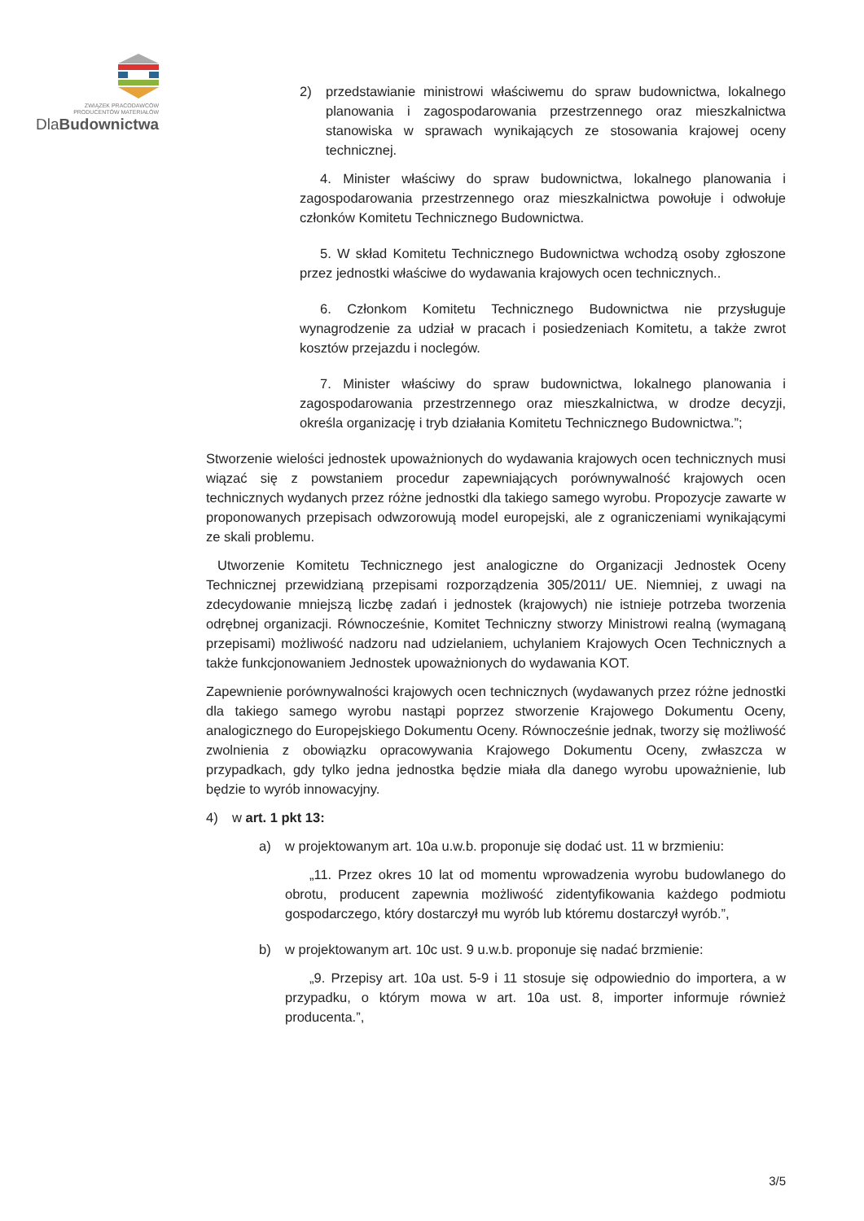ZWIĄZEK PRACODAWCÓW
PRODUCENTÓW MATERIAŁÓW
DlaBudownictwa
2) przedstawianie ministrowi właściwemu do spraw budownictwa, lokalnego planowania i zagospodarowania przestrzennego oraz mieszkalnictwa stanowiska w sprawach wynikających ze stosowania krajowej oceny technicznej.
4. Minister właściwy do spraw budownictwa, lokalnego planowania i zagospodarowania przestrzennego oraz mieszkalnictwa powołuje i odwołuje członków Komitetu Technicznego Budownictwa.
5. W skład Komitetu Technicznego Budownictwa wchodzą osoby zgłoszone przez jednostki właściwe do wydawania krajowych ocen technicznych..
6. Członkom Komitetu Technicznego Budownictwa nie przysługuje wynagrodzenie za udział w pracach i posiedzeniach Komitetu, a także zwrot kosztów przejazdu i noclegów.
7. Minister właściwy do spraw budownictwa, lokalnego planowania i zagospodarowania przestrzennego oraz mieszkalnictwa, w drodze decyzji, określa organizację i tryb działania Komitetu Technicznego Budownictwa.”;
Stworzenie wielości jednostek upoważnionych do wydawania krajowych ocen technicznych musi wiązać się z powstaniem procedur zapewniających porównywalność krajowych ocen technicznych wydanych przez różne jednostki dla takiego samego wyrobu. Propozycje zawarte w proponowanych przepisach odwzorowują model europejski, ale z ograniczeniami wynikającymi ze skali problemu.
Utworzenie Komitetu Technicznego jest analogiczne do Organizacji Jednostek Oceny Technicznej przewidzianą przepisami rozporządzenia 305/2011/ UE. Niemniej, z uwagi na zdecydowanie mniejszą liczbę zadań i jednostek (krajowych) nie istnieje potrzeba tworzenia odrębnej organizacji. Równocześnie, Komitet Techniczny stworzy Ministrowi realną (wymaganą przepisami) możliwość nadzoru nad udzielaniem, uchylaniem Krajowych Ocen Technicznych a także funkcjonowaniem Jednostek upoważnionych do wydawania KOT.
Zapewnienie porównywalności krajowych ocen technicznych (wydawanych przez różne jednostki dla takiego samego wyrobu nastąpi poprzez stworzenie Krajowego Dokumentu Oceny, analogicznego do Europejskiego Dokumentu Oceny. Równocześnie jednak, tworzy się możliwość zwolnienia z obowiązku opracowywania Krajowego Dokumentu Oceny, zwłaszcza w przypadkach, gdy tylko jedna jednostka będzie miała dla danego wyrobu upoważnienie, lub będzie to wyrób innowacyjny.
4) w art. 1 pkt 13:
a) w projektowanym art. 10a u.w.b. proponuje się dodać ust. 11 w brzmieniu:
„11. Przez okres 10 lat od momentu wprowadzenia wyrobu budowlanego do obrotu, producent zapewnia możliwość zidentyfikowania każdego podmiotu gospodarczego, który dostarczył mu wyrób lub któremu dostarczył wyrób.”,
b) w projektowanym art. 10c ust. 9 u.w.b. proponuje się nadać brzmienie:
„9. Przepisy art. 10a ust. 5-9 i 11 stosuje się odpowiednio do importera, a w przypadku, o którym mowa w art. 10a ust. 8, importer informuje również producenta.”,
3/5